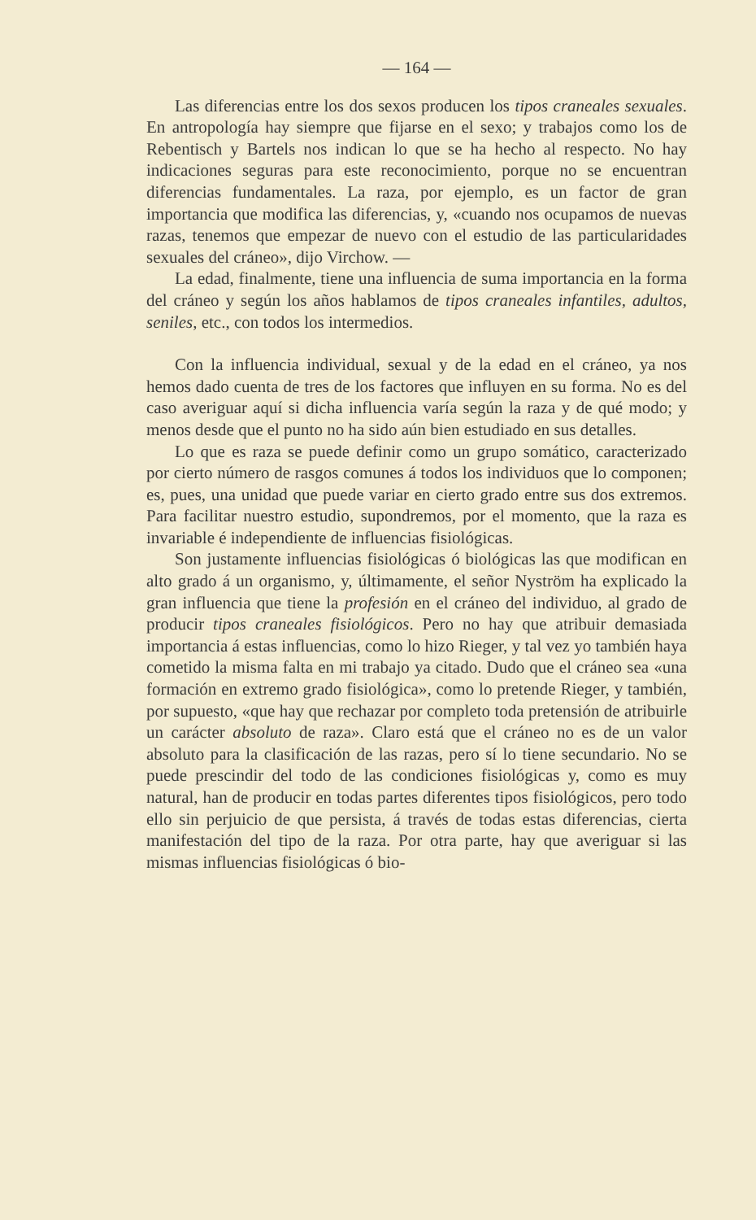— 164 —
Las diferencias entre los dos sexos producen los tipos craneales sexuales. En antropología hay siempre que fijarse en el sexo; y trabajos como los de Rebentisch y Bartels nos indican lo que se ha hecho al respecto. No hay indicaciones seguras para este reconocimiento, porque no se encuentran diferencias fundamentales. La raza, por ejemplo, es un factor de gran importancia que modifica las diferencias, y, «cuando nos ocupamos de nuevas razas, tenemos que empezar de nuevo con el estudio de las particularidades sexuales del cráneo», dijo Virchow. —
La edad, finalmente, tiene una influencia de suma importancia en la forma del cráneo y según los años hablamos de tipos craneales infantiles, adultos, seniles, etc., con todos los intermedios.
Con la influencia individual, sexual y de la edad en el cráneo, ya nos hemos dado cuenta de tres de los factores que influyen en su forma. No es del caso averiguar aquí si dicha influencia varía según la raza y de qué modo; y menos desde que el punto no ha sido aún bien estudiado en sus detalles.
Lo que es raza se puede definir como un grupo somático, caracterizado por cierto número de rasgos comunes á todos los individuos que lo componen; es, pues, una unidad que puede variar en cierto grado entre sus dos extremos. Para facilitar nuestro estudio, supondremos, por el momento, que la raza es invariable é independiente de influencias fisiológicas.
Son justamente influencias fisiológicas ó biológicas las que modifican en alto grado á un organismo, y, últimamente, el señor Nyström ha explicado la gran influencia que tiene la profesión en el cráneo del individuo, al grado de producir tipos craneales fisiológicos. Pero no hay que atribuir demasiada importancia á estas influencias, como lo hizo Rieger, y tal vez yo también haya cometido la misma falta en mi trabajo ya citado. Dudo que el cráneo sea «una formación en extremo grado fisiológica», como lo pretende Rieger, y también, por supuesto, «que hay que rechazar por completo toda pretensión de atribuirle un carácter absoluto de raza». Claro está que el cráneo no es de un valor absoluto para la clasificación de las razas, pero sí lo tiene secundario. No se puede prescindir del todo de las condiciones fisiológicas y, como es muy natural, han de producir en todas partes diferentes tipos fisiológicos, pero todo ello sin perjuicio de que persista, á través de todas estas diferencias, cierta manifestación del tipo de la raza. Por otra parte, hay que averiguar si las mismas influencias fisiológicas ó bio-